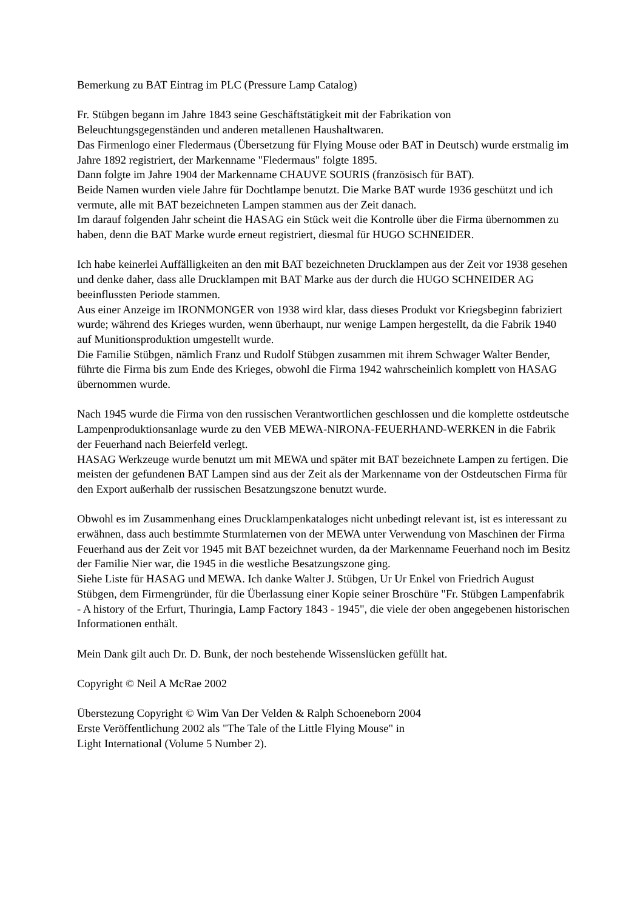Bemerkung zu BAT Eintrag im PLC (Pressure Lamp Catalog)
Fr. Stübgen begann im Jahre 1843 seine Geschäftstätigkeit mit der Fabrikation von Beleuchtungsgegenständen und anderen metallenen Haushaltwaren.
Das Firmenlogo einer Fledermaus (Übersetzung für Flying Mouse oder BAT in Deutsch) wurde erstmalig im Jahre 1892 registriert, der Markenname "Fledermaus" folgte 1895.
Dann folgte im Jahre 1904 der Markenname CHAUVE SOURIS (französisch für BAT).
Beide Namen wurden viele Jahre für Dochtlampe benutzt. Die Marke BAT wurde 1936 geschützt und ich vermute, alle mit BAT bezeichneten Lampen stammen aus der Zeit danach.
Im darauf folgenden Jahr scheint die HASAG ein Stück weit die Kontrolle über die Firma übernommen zu haben, denn die BAT Marke wurde erneut registriert, diesmal für HUGO SCHNEIDER.
Ich habe keinerlei Auffälligkeiten an den mit BAT bezeichneten Drucklampen aus der Zeit vor 1938 gesehen und denke daher, dass alle Drucklampen mit BAT Marke aus der durch die HUGO SCHNEIDER AG beeinflussten Periode stammen.
Aus einer Anzeige im IRONMONGER von 1938 wird klar, dass dieses Produkt vor Kriegsbeginn fabriziert wurde; während des Krieges wurden, wenn überhaupt, nur wenige Lampen hergestellt, da die Fabrik 1940 auf Munitionsproduktion umgestellt wurde.
Die Familie Stübgen, nämlich Franz und Rudolf Stübgen zusammen mit ihrem Schwager Walter Bender, führte die Firma bis zum Ende des Krieges, obwohl die Firma 1942 wahrscheinlich komplett von HASAG übernommen wurde.
Nach 1945 wurde die Firma von den russischen Verantwortlichen geschlossen und die komplette ostdeutsche Lampenproduktionsanlage wurde zu den VEB MEWA-NIRONA-FEUERHAND-WERKEN in die Fabrik der Feuerhand nach Beierfeld verlegt.
HASAG Werkzeuge wurde benutzt um mit MEWA und später mit BAT bezeichnete Lampen zu fertigen. Die meisten der gefundenen BAT Lampen sind aus der Zeit als der Markenname von der Ostdeutschen Firma für den Export außerhalb der russischen Besatzungszone benutzt wurde.
Obwohl es im Zusammenhang eines Drucklampenkataloges nicht unbedingt relevant ist, ist es interessant zu erwähnen, dass auch bestimmte Sturmlaternen von der MEWA unter Verwendung von Maschinen der Firma Feuerhand aus der Zeit vor 1945 mit BAT bezeichnet wurden, da der Markenname Feuerhand noch im Besitz der Familie Nier war, die 1945 in die westliche Besatzungszone ging.
Siehe Liste für HASAG und MEWA. Ich danke Walter J. Stübgen, Ur Ur Enkel von Friedrich August Stübgen, dem Firmengründer, für die Überlassung einer Kopie seiner Broschüre "Fr. Stübgen Lampenfabrik - A history of the Erfurt, Thuringia, Lamp Factory 1843 - 1945", die viele der oben angegebenen historischen Informationen enthält.
Mein Dank gilt auch Dr. D. Bunk, der noch bestehende Wissenslücken gefüllt hat.
Copyright © Neil A McRae 2002
Überstezung Copyright © Wim Van Der Velden & Ralph Schoeneborn 2004
Erste Veröffentlichung 2002 als "The Tale of the Little Flying Mouse" in
Light International (Volume 5 Number 2).